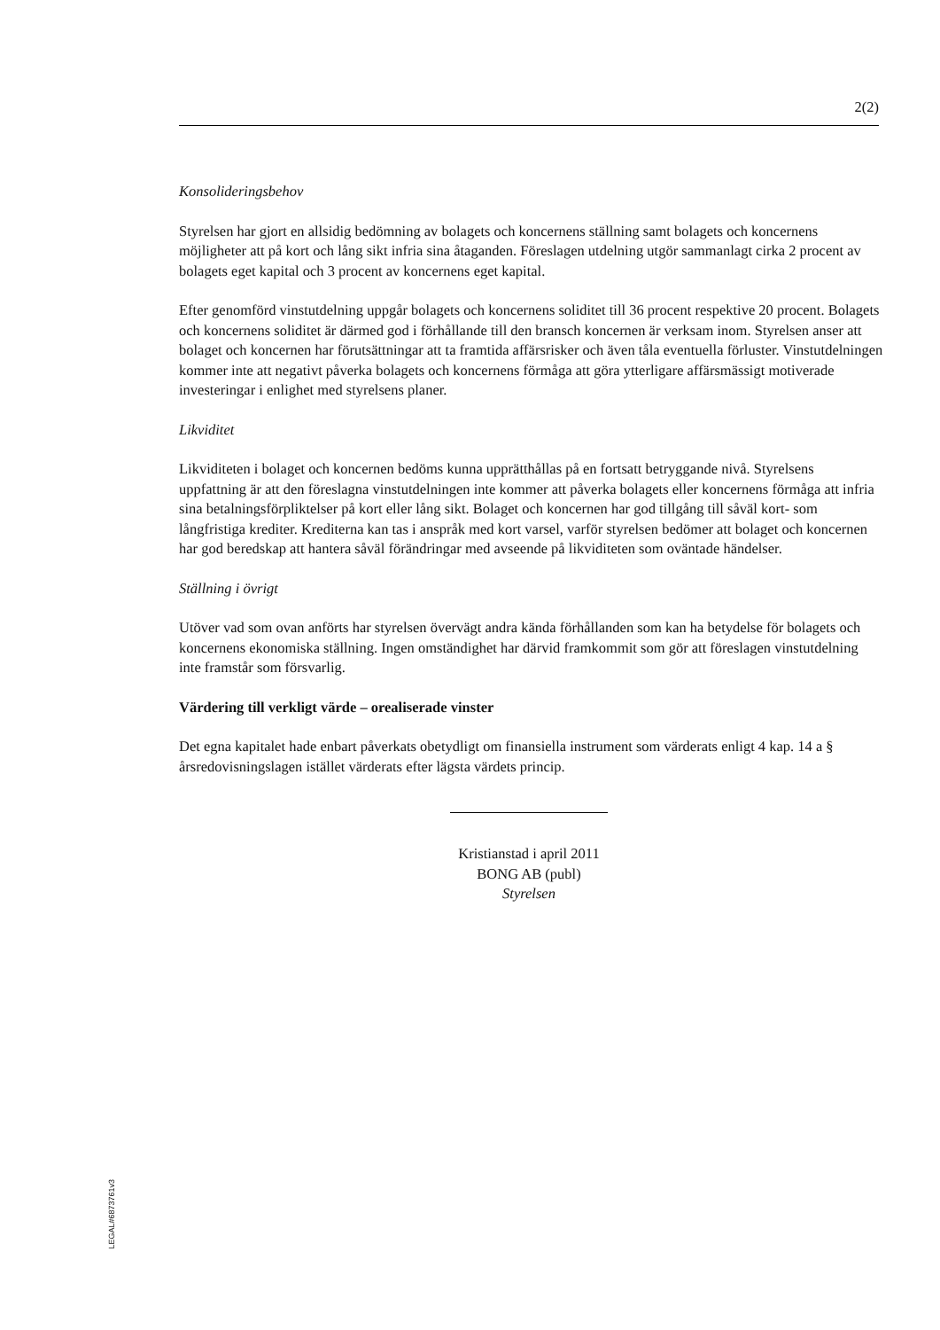2(2)
Konsolideringsbehov
Styrelsen har gjort en allsidig bedömning av bolagets och koncernens ställning samt bolagets och koncernens möjligheter att på kort och lång sikt infria sina åtaganden. Föreslagen utdelning utgör sammanlagt cirka 2 procent av bolagets eget kapital och 3 procent av koncernens eget kapital.
Efter genomförd vinstutdelning uppgår bolagets och koncernens soliditet till 36 procent respektive 20 procent. Bolagets och koncernens soliditet är därmed god i förhållande till den bransch koncernen är verksam inom. Styrelsen anser att bolaget och koncernen har förutsättningar att ta framtida affärsrisker och även tåla eventuella förluster. Vinstutdelningen kommer inte att negativt påverka bolagets och koncernens förmåga att göra ytterligare affärsmässigt motiverade investeringar i enlighet med styrelsens planer.
Likviditet
Likviditeten i bolaget och koncernen bedöms kunna upprätthållas på en fortsatt betryggande nivå. Styrelsens uppfattning är att den föreslagna vinstutdelningen inte kommer att påverka bolagets eller koncernens förmåga att infria sina betalningsförpliktelser på kort eller lång sikt. Bolaget och koncernen har god tillgång till såväl kort- som långfristiga krediter. Krediterna kan tas i anspråk med kort varsel, varför styrelsen bedömer att bolaget och koncernen har god beredskap att hantera såväl förändringar med avseende på likviditeten som oväntade händelser.
Ställning i övrigt
Utöver vad som ovan anförts har styrelsen övervägt andra kända förhållanden som kan ha betydelse för bolagets och koncernens ekonomiska ställning. Ingen omständighet har därvid framkommit som gör att föreslagen vinstutdelning inte framstår som försvarlig.
Värdering till verkligt värde – orealiserade vinster
Det egna kapitalet hade enbart påverkats obetydligt om finansiella instrument som värderats enligt 4 kap. 14 a § årsredovisningslagen istället värderats efter lägsta värdets princip.
Kristianstad i april 2011
BONG AB (publ)
Styrelsen
LEGAL#6873761v3